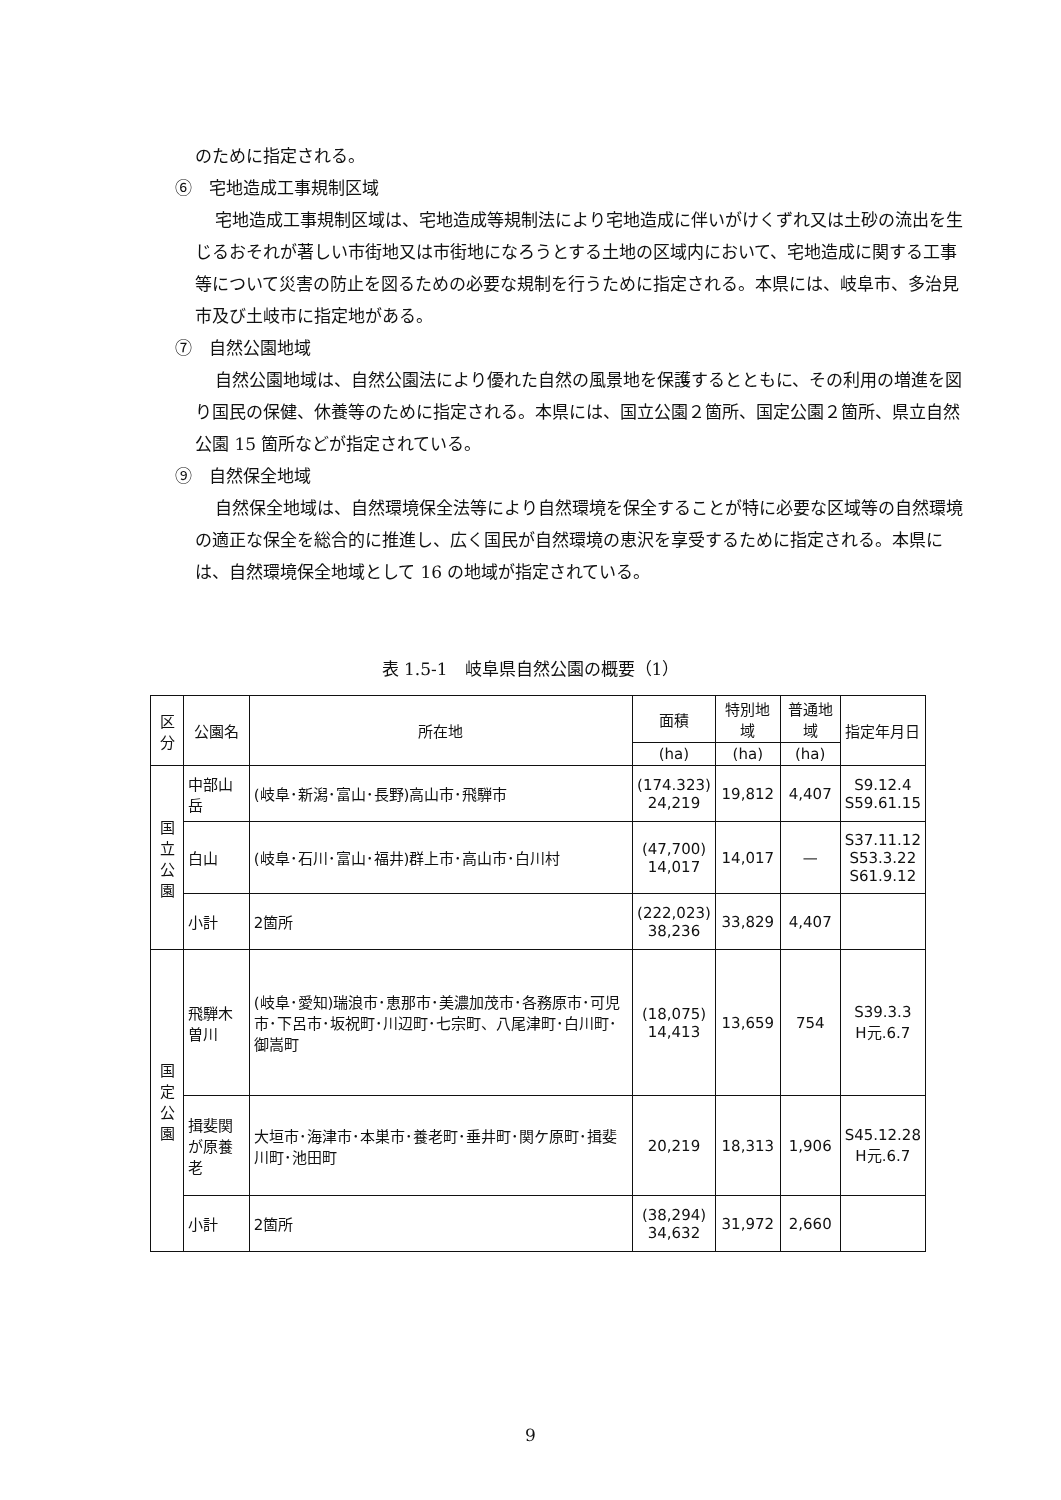のために指定される。
⑥　宅地造成工事規制区域
宅地造成工事規制区域は、宅地造成等規制法により宅地造成に伴いがけくずれ又は土砂の流出を生じるおそれが著しい市街地又は市街地になろうとする土地の区域内において、宅地造成に関する工事等について災害の防止を図るための必要な規制を行うために指定される。本県には、岐阜市、多治見市及び土岐市に指定地がある。
⑦　自然公園地域
自然公園地域は、自然公園法により優れた自然の風景地を保護するとともに、その利用の増進を図り国民の保健、休養等のために指定される。本県には、国立公園２箇所、国定公園２箇所、県立自然公園 15 箇所などが指定されている。
⑨　自然保全地域
自然保全地域は、自然環境保全法等により自然環境を保全することが特に必要な区域等の自然環境の適正な保全を総合的に推進し、広く国民が自然環境の恵沢を享受するために指定される。本県には、自然環境保全地域として 16 の地域が指定されている。
表 1.5-1　岐阜県自然公園の概要（1）
| 区 分 | 公園名 | 所在地 | 面積 | 特別地域 | 普通地域 | 指定年月日 |
| --- | --- | --- | --- | --- | --- | --- |
| | | | (ha) | (ha) | (ha) | |
| 国 立 公 園 | 中部山岳 | (岐阜･新潟･富山･長野)高山市･飛騨市 | (174.323) 24,219 | 19,812 | 4,407 | S9.12.4 S59.61.15 |
| | 白山 | (岐阜･石川･富山･福井)群上市･高山市･白川村 | (47,700) 14,017 | 14,017 | — | S37.11.12 S53.3.22 S61.9.12 |
| | 小計 | 2箇所 | (222,023) 38,236 | 33,829 | 4,407 | |
| 国 定 公 園 | 飛騨木曽川 | (岐阜･愛知)瑞浪市･恵那市･美濃加茂市･各務原市･可児市･下呂市･坂祝町･川辺町･七宗町、八尾津町･白川町･御嵩町 | (18,075) 14,413 | 13,659 | 754 | S39.3.3 H元.6.7 |
| | 揖斐関が原養老 | 大垣市･海津市･本巣市･養老町･垂井町･関ケ原町･揖斐川町･池田町 | 20,219 | 18,313 | 1,906 | S45.12.28 H元.6.7 |
| | 小計 | 2箇所 | (38,294) 34,632 | 31,972 | 2,660 | |
9